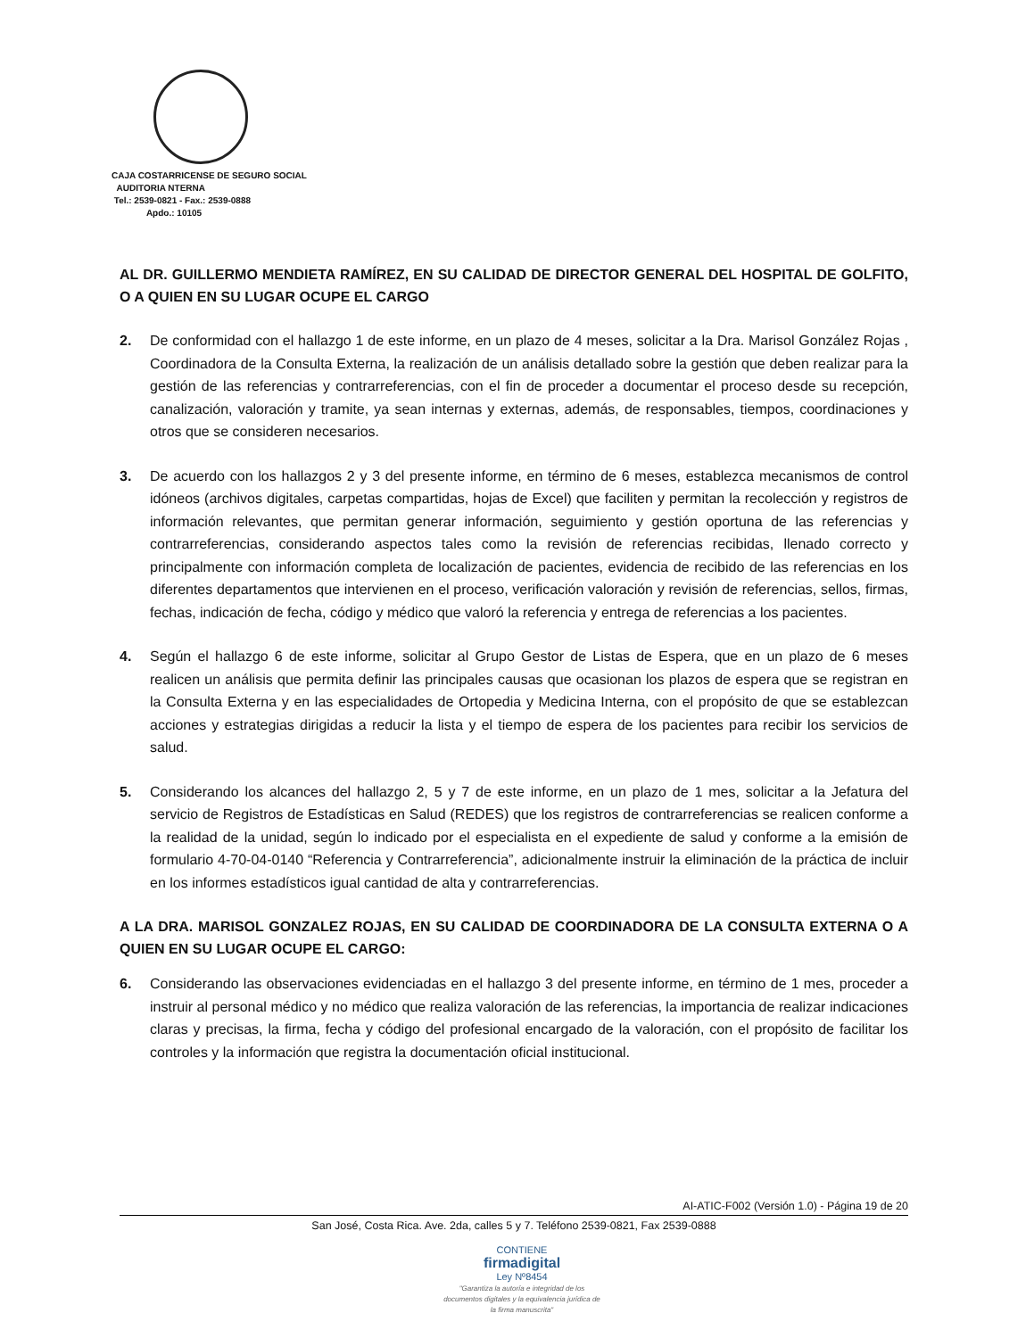CAJA COSTARRICENSE DE SEGURO SOCIAL
AUDITORIA NTERNA
Tel.: 2539-0821 - Fax.: 2539-0888
Apdo.: 10105
AL DR. GUILLERMO MENDIETA RAMÍREZ, EN SU CALIDAD DE DIRECTOR GENERAL DEL HOSPITAL DE GOLFITO, O A QUIEN EN SU LUGAR OCUPE EL CARGO
2. De conformidad con el hallazgo 1 de este informe, en un plazo de 4 meses, solicitar a la Dra. Marisol González Rojas , Coordinadora de la Consulta Externa, la realización de un análisis detallado sobre la gestión que deben realizar para la gestión de las referencias y contrarreferencias, con el fin de proceder a documentar el proceso desde su recepción, canalización, valoración y tramite, ya sean internas y externas, además, de responsables, tiempos, coordinaciones y otros que se consideren necesarios.
3. De acuerdo con los hallazgos 2 y 3 del presente informe, en término de 6 meses, establezca mecanismos de control idóneos (archivos digitales, carpetas compartidas, hojas de Excel) que faciliten y permitan la recolección y registros de información relevantes, que permitan generar información, seguimiento y gestión oportuna de las referencias y contrarreferencias, considerando aspectos tales como la revisión de referencias recibidas, llenado correcto y principalmente con información completa de localización de pacientes, evidencia de recibido de las referencias en los diferentes departamentos que intervienen en el proceso, verificación valoración y revisión de referencias, sellos, firmas, fechas, indicación de fecha, código y médico que valoró la referencia y entrega de referencias a los pacientes.
4. Según el hallazgo 6 de este informe, solicitar al Grupo Gestor de Listas de Espera, que en un plazo de 6 meses realicen un análisis que permita definir las principales causas que ocasionan los plazos de espera que se registran en la Consulta Externa y en las especialidades de Ortopedia y Medicina Interna, con el propósito de que se establezcan acciones y estrategias dirigidas a reducir la lista y el tiempo de espera de los pacientes para recibir los servicios de salud.
5. Considerando los alcances del hallazgo 2, 5 y 7 de este informe, en un plazo de 1 mes, solicitar a la Jefatura del servicio de Registros de Estadísticas en Salud (REDES) que los registros de contrarreferencias se realicen conforme a la realidad de la unidad, según lo indicado por el especialista en el expediente de salud y conforme a la emisión de formulario 4-70-04-0140 “Referencia y Contrarreferencia”, adicionalmente instruir la eliminación de la práctica de incluir en los informes estadísticos igual cantidad de alta y contrarreferencias.
A LA DRA. MARISOL GONZALEZ ROJAS, EN SU CALIDAD DE COORDINADORA DE LA CONSULTA EXTERNA O A QUIEN EN SU LUGAR OCUPE EL CARGO:
6. Considerando las observaciones evidenciadas en el hallazgo 3 del presente informe, en término de 1 mes, proceder a instruir al personal médico y no médico que realiza valoración de las referencias, la importancia de realizar indicaciones claras y precisas, la firma, fecha y código del profesional encargado de la valoración, con el propósito de facilitar los controles y la información que registra la documentación oficial institucional.
AI-ATIC-F002 (Versión 1.0) - Página 19 de 20
San José, Costa Rica. Ave. 2da, calles 5 y 7. Teléfono 2539-0821, Fax 2539-0888
CONTIENE
firmadigital
Ley Nº8454
"Garantiza la autoría e integridad de los documentos digitales y la equivalencia jurídica de la firma manuscrita"